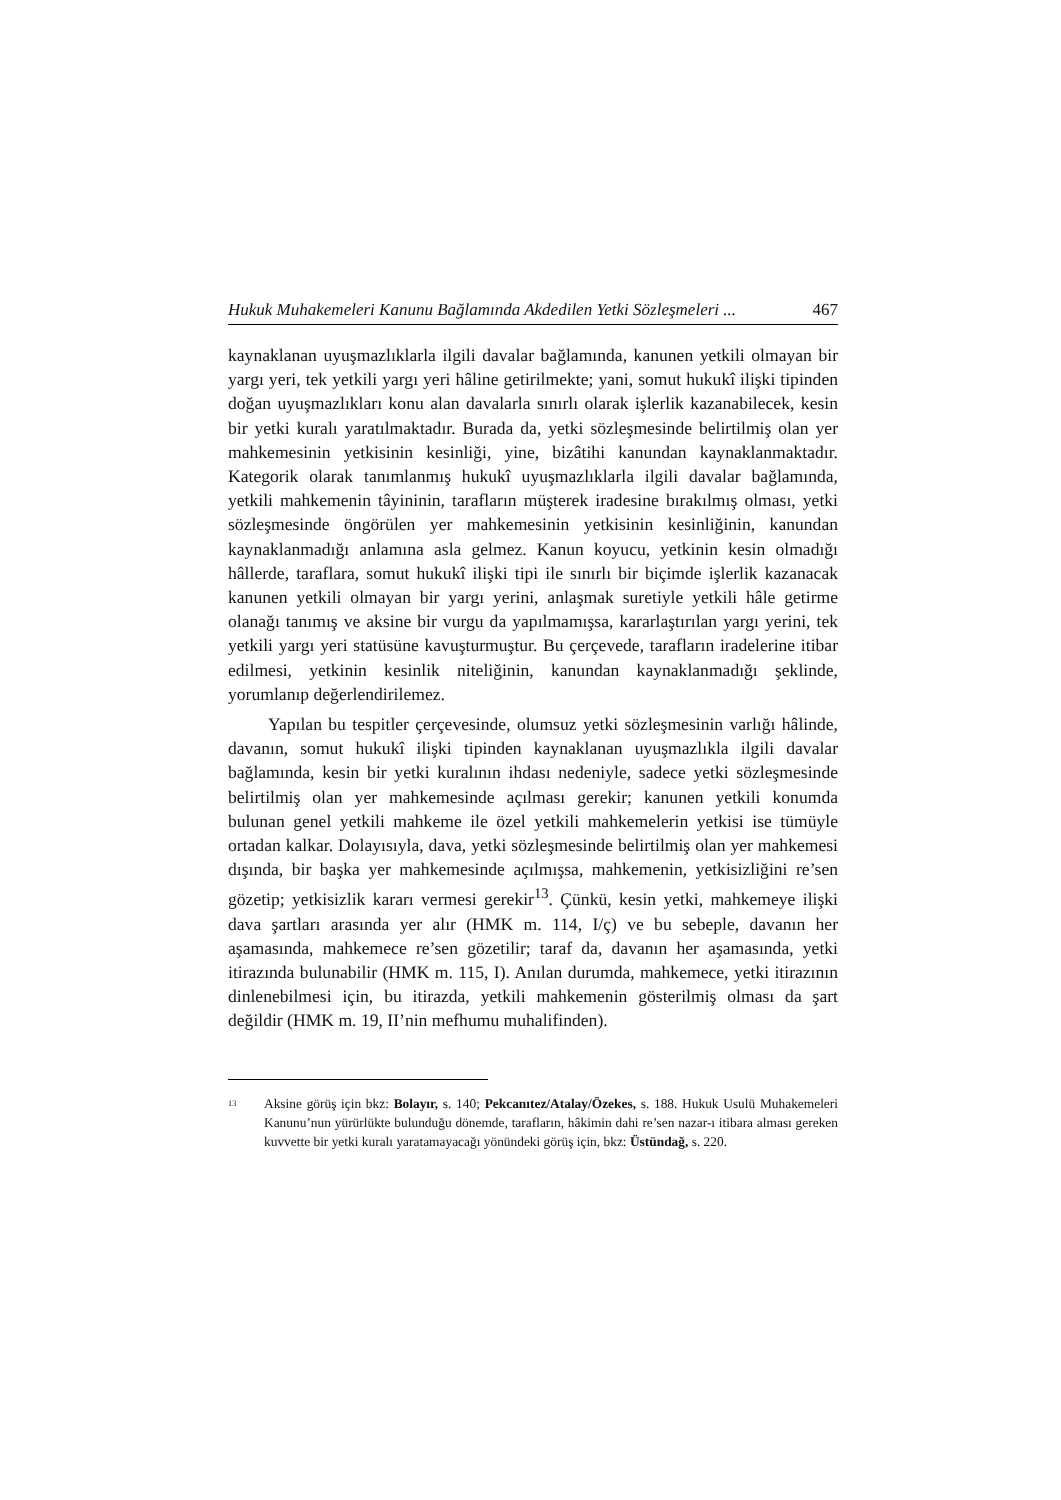Hukuk Muhakemeleri Kanunu Bağlamında Akdedilen Yetki Sözleşmeleri ... 467
kaynaklanan uyuşmazlıklarla ilgili davalar bağlamında, kanunen yetkili olmayan bir yargı yeri, tek yetkili yargı yeri hâline getirilmekte; yani, somut hukukî ilişki tipinden doğan uyuşmazlıkları konu alan davalarla sınırlı olarak işlerlik kazanabilecek, kesin bir yetki kuralı yaratılmaktadır. Burada da, yetki sözleşmesinde belirtilmiş olan yer mahkemesinin yetkisinin kesinliği, yine, bizâtihi kanundan kaynaklanmaktadır. Kategorik olarak tanımlanmış hukukî uyuşmazlıklarla ilgili davalar bağlamında, yetkili mahkemenin tâyininin, tarafların müşterek iradesine bırakılmış olması, yetki sözleşmesinde öngörülen yer mahkemesinin yetkisinin kesinliğinin, kanundan kaynaklanmadığı anlamına asla gelmez. Kanun koyucu, yetkinin kesin olmadığı hâllerde, taraflara, somut hukukî ilişki tipi ile sınırlı bir biçimde işlerlik kazanacak kanunen yetkili olmayan bir yargı yerini, anlaşmak suretiyle yetkili hâle getirme olanağı tanımış ve aksine bir vurgu da yapılmamışsa, kararlaştırılan yargı yerini, tek yetkili yargı yeri statüsüne kavuşturmuştur. Bu çerçevede, tarafların iradelerine itibar edilmesi, yetkinin kesinlik niteliğinin, kanundan kaynaklanmadığı şeklinde, yorumlanıp değerlendirilemez.
Yapılan bu tespitler çerçevesinde, olumsuz yetki sözleşmesinin varlığı hâlinde, davanın, somut hukukî ilişki tipinden kaynaklanan uyuşmazlıkla ilgili davalar bağlamında, kesin bir yetki kuralının ihdası nedeniyle, sadece yetki sözleşmesinde belirtilmiş olan yer mahkemesinde açılması gerekir; kanunen yetkili konumda bulunan genel yetkili mahkeme ile özel yetkili mahkemelerin yetkisi ise tümüyle ortadan kalkar. Dolayısıyla, dava, yetki sözleşmesinde belirtilmiş olan yer mahkemesi dışında, bir başka yer mahkemesinde açılmışsa, mahkemenin, yetkisizliğini re’sen gözetip; yetkisizlik kararı vermesi gerekir<sup>13</sup>. Çünkü, kesin yetki, mahkemeye ilişki dava şartları arasında yer alır (HMK m. 114, I/ç) ve bu sebeple, davanın her aşamasında, mahkemece re’sen gözetilir; taraf da, davanın her aşamasında, yetki itirazında bulunabilir (HMK m. 115, I). Anılan durumda, mahkemece, yetki itirazının dinlenebilmesi için, bu itirazda, yetkili mahkemenin gösterilmiş olması da şart değildir (HMK m. 19, II’nin mefhumu muhalifinden).
<sup>13</sup> Aksine görüş için bkz: Bolayır, s. 140; Pekcanıtez/Atalay/Özekes, s. 188. Hukuk Usulü Muhakemeleri Kanunu’nun yürürlükte bulunduğu dönemde, tarafların, hâkimin dahi re’sen nazar-ı itibara alması gereken kuvvette bir yetki kuralı yaratamayacağı yönündeki görüş için, bkz: Üstündağ, s. 220.